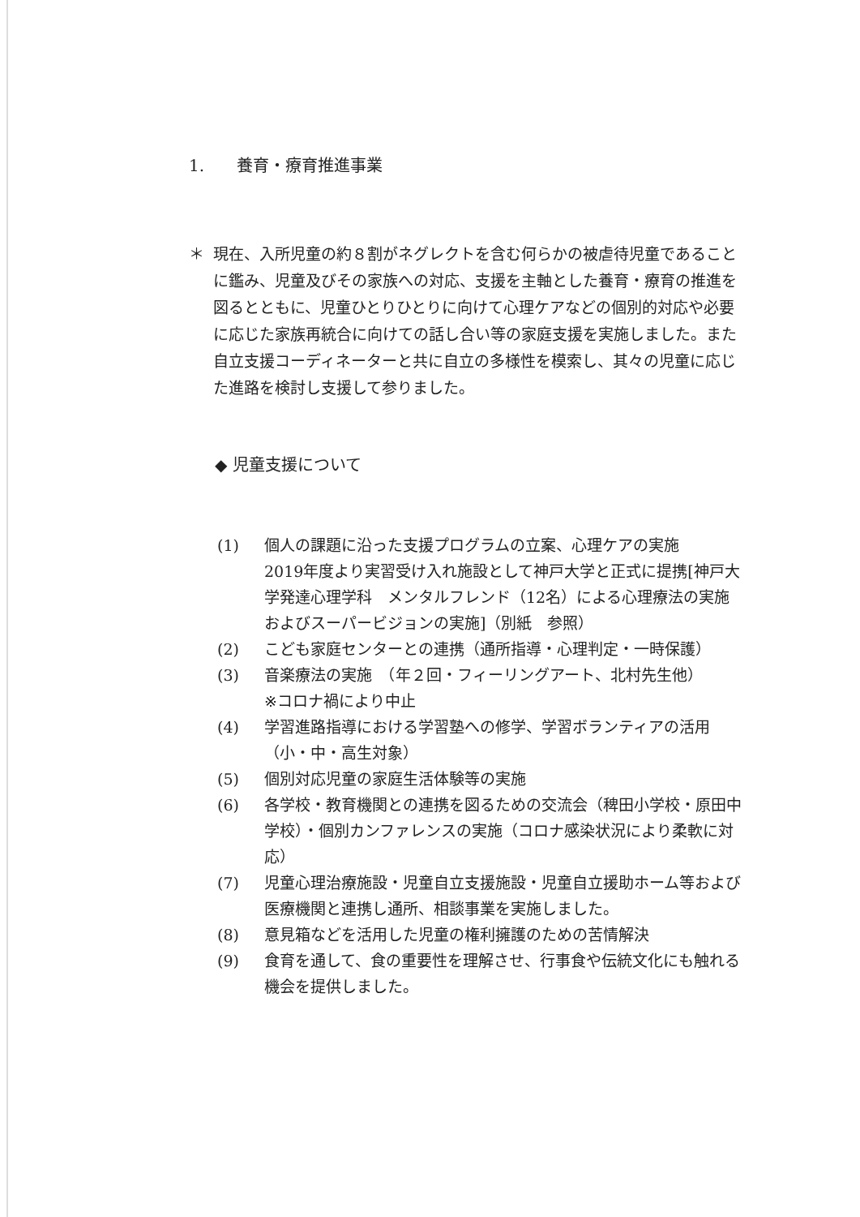1.　　養育・療育推進事業
＊ 現在、入所児童の約８割がネグレクトを含む何らかの被虐待児童であることに鑑み、児童及びその家族への対応、支援を主軸とした養育・療育の推進を図るとともに、児童ひとりひとりに向けて心理ケアなどの個別的対応や必要に応じた家族再統合に向けての話し合い等の家庭支援を実施しました。また自立支援コーディネーターと共に自立の多様性を模索し、其々の児童に応じた進路を検討し支援して参りました。
◆ 児童支援について
(1) 個人の課題に沿った支援プログラムの立案、心理ケアの実施
2019年度より実習受け入れ施設として神戸大学と正式に提携[神戸大学発達心理学科　メンタルフレンド（12名）による心理療法の実施およびスーパービジョンの実施]（別紙　参照）
(2) こども家庭センターとの連携（通所指導・心理判定・一時保護）
(3) 音楽療法の実施　（年２回・フィーリングアート、北村先生他）
※コロナ禍により中止
(4) 学習進路指導における学習塾への修学、学習ボランティアの活用（小・中・高生対象）
(5) 個別対応児童の家庭生活体験等の実施
(6) 各学校・教育機関との連携を図るための交流会（稗田小学校・原田中学校）・個別カンファレンスの実施（コロナ感染状況により柔軟に対応）
(7) 児童心理治療施設・児童自立支援施設・児童自立援助ホーム等および医療機関と連携し通所、相談事業を実施しました。
(8) 意見箱などを活用した児童の権利擁護のための苦情解決
(9) 食育を通して、食の重要性を理解させ、行事食や伝統文化にも触れる機会を提供しました。